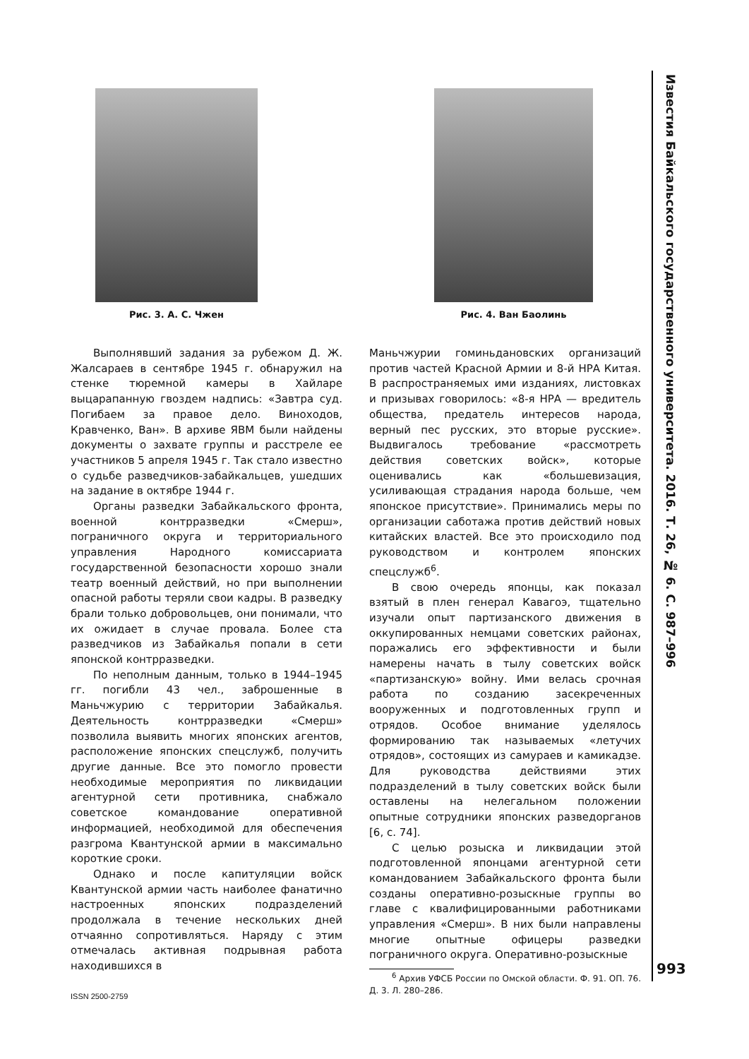Известия Байкальского государственного университета. 2016. Т. 26, № 6. С. 987–996
Рис. 3. А. С. Чжен Рис. 4. Ван Баолинь
Выполнявший задания за рубежом Д. Ж. Жалсараев в сентябре 1945 г. обнаружил на стенке тюремной камеры в Хайларе выцарапанную гвоздем надпись: «Завтра суд. Погибаем за правое дело. Виноходов, Кравченко, Ван». В архиве ЯВМ были найдены документы о захвате группы и расстреле ее участников 5 апреля 1945 г. Так стало известно о судьбе разведчиков-забайкальцев, ушедших на задание в октябре 1944 г.
Органы разведки Забайкальского фронта, военной контрразведки «Смерш», пограничного округа и территориального управления Народного комиссариата государственной безопасности хорошо знали театр военный действий, но при выполнении опасной работы теряли свои кадры. В разведку брали только добровольцев, они понимали, что их ожидает в случае провала. Более ста разведчиков из Забайкалья попали в сети японской контрразведки.
По неполным данным, только в 1944–1945 гг. погибли 43 чел., заброшенные в Маньчжурию с территории Забайкалья. Деятельность контрразведки «Смерш» позволила выявить многих японских агентов, расположение японских спецслужб, получить другие данные. Все это помогло провести необходимые мероприятия по ликвидации агентурной сети противника, снабжало советское командование оперативной информацией, необходимой для обеспечения разгрома Квантунской армии в максимально короткие сроки.
Однако и после капитуляции войск Квантунской армии часть наиболее фанатично настроенных японских подразделений продолжала в течение нескольких дней отчаянно сопротивляться. Наряду с этим отмечалась активная подрывная работа находившихся в
Маньчжурии гоминьдановских организаций против частей Красной Армии и 8-й НРА Китая. В распространяемых ими изданиях, листовках и призывах говорилось: «8-я НРА — вредитель общества, предатель интересов народа, верный пес русских, это вторые русские». Выдвигалось требование «рассмотреть действия советских войск», которые оценивались как «большевизация, усиливающая страдания народа больше, чем японское присутствие». Принимались меры по организации саботажа против действий новых китайских властей. Все это происходило под руководством и контролем японских спецслужб<sup>6</sup>.
В свою очередь японцы, как показал взятый в плен генерал Кавагоэ, тщательно изучали опыт партизанского движения в оккупированных немцами советских районах, поражались его эффективности и были намерены начать в тылу советских войск «партизанскую» войну. Ими велась срочная работа по созданию засекреченных вооруженных и подготовленных групп и отрядов. Особое внимание уделялось формированию так называемых «летучих отрядов», состоящих из самураев и камикадзе. Для руководства действиями этих подразделений в тылу советских войск были оставлены на нелегальном положении опытные сотрудники японских разведорганов [6, с. 74].
С целью розыска и ликвидации этой подготовленной японцами агентурной сети командованием Забайкальского фронта были созданы оперативно-розыскные группы во главе с квалифицированными работниками управления «Смерш». В них были направлены многие опытные офицеры разведки пограничного округа. Оперативно-розыскные
<sup>6</sup> Архив УФСБ России по Омской области. Ф. 91. ОП. 76. Д. 3. Л. 280–286.
993
ISSN 2500-2759